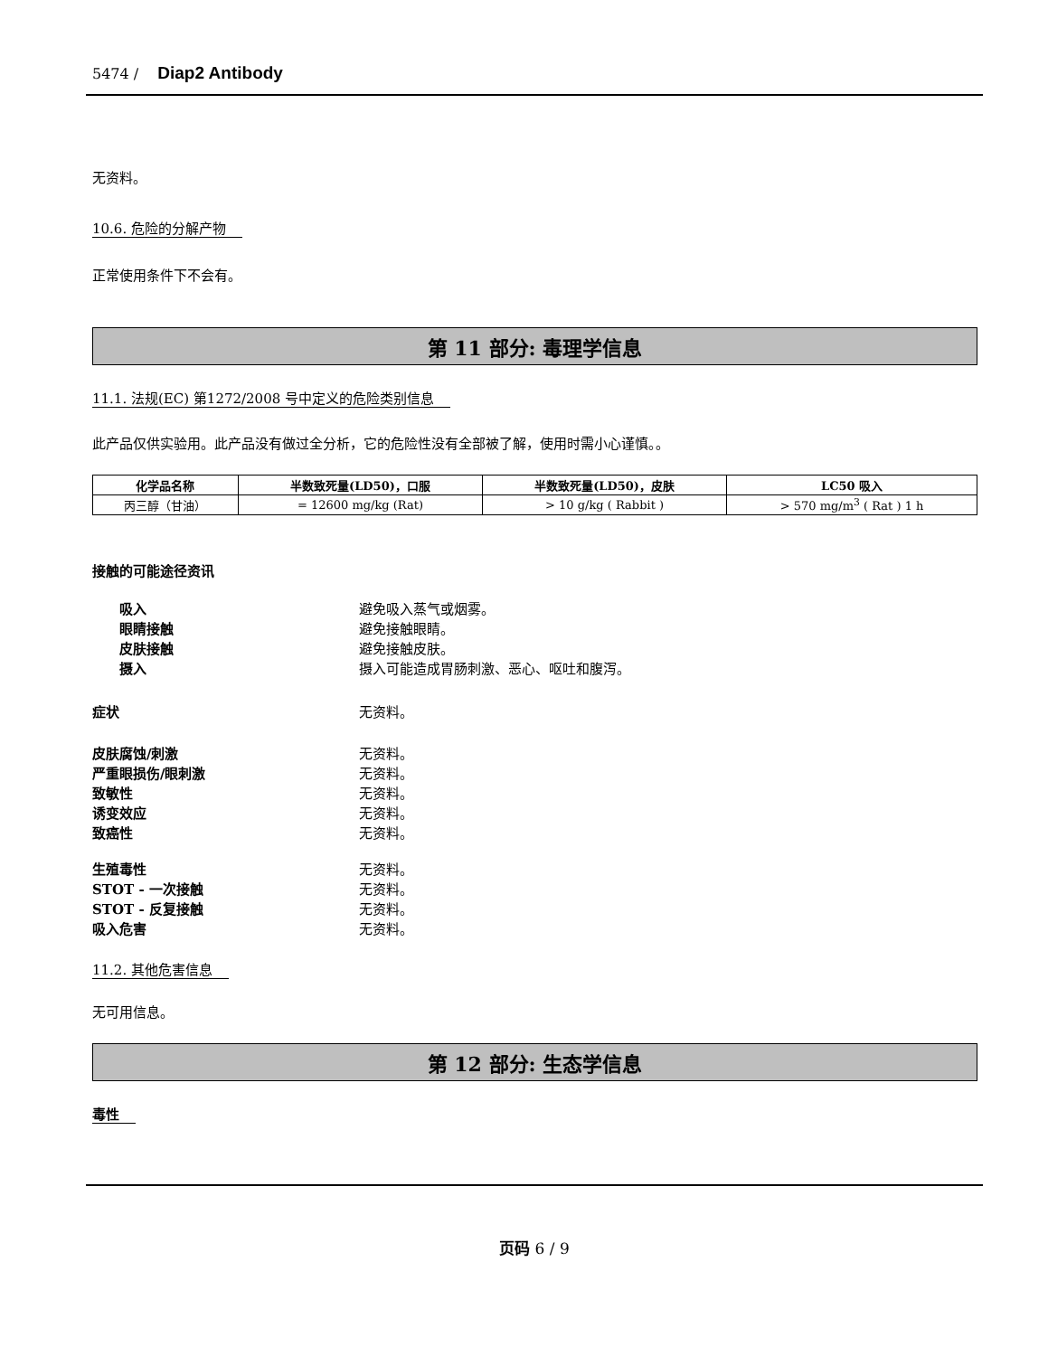5474 / Diap2 Antibody
无资料。
10.6. 危险的分解产物
正常使用条件下不会有。
第 11 部分: 毒理学信息
11.1. 法规(EC) 第1272/2008 号中定义的危险类别信息
此产品仅供实验用。此产品没有做过全分析，它的危险性没有全部被了解，使用时需小心谨慎。。
| 化学品名称 | 半数致死量(LD50)，口服 | 半数致死量(LD50)，皮肤 | LC50 吸入 |
| --- | --- | --- | --- |
| 丙三醇（甘油） | = 12600 mg/kg (Rat) | > 10 g/kg ( Rabbit ) | > 570 mg/m<sup>3</sup> ( Rat ) 1 h |
接触的可能途径资讯
吸入 避免吸入蒸气或烟雾。
眼睛接触 避免接触眼睛。
皮肤接触 避免接触皮肤。
摄入 摄入可能造成胃肠刺激、恶心、呕吐和腹泻。
症状 无资料。
皮肤腐蚀/刺激 无资料。
严重眼损伤/眼刺激 无资料。
致敏性 无资料。
诱变效应 无资料。
致癌性 无资料。
生殖毒性 无资料。
STOT - 一次接触 无资料。
STOT - 反复接触 无资料。
吸入危害 无资料。
11.2. 其他危害信息
无可用信息。
第 12 部分: 生态学信息
毒性
页码 6 / 9